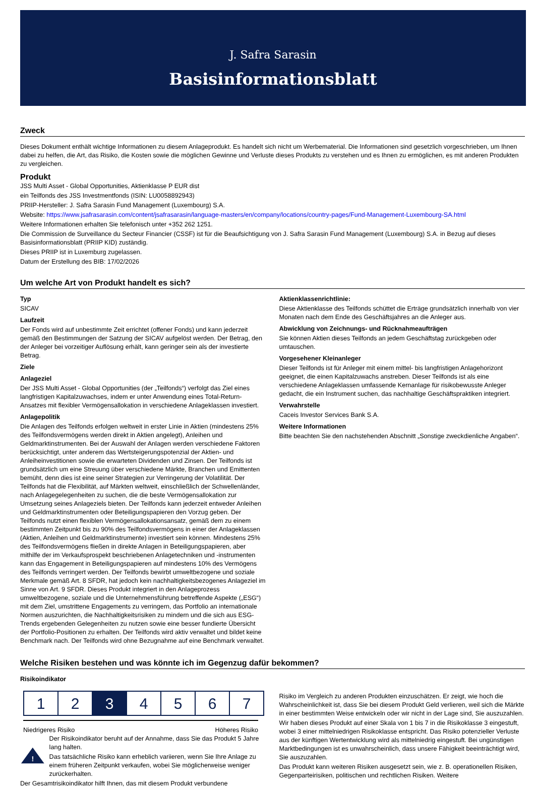J. Safra Sarasin
Basisinformationsblatt
Zweck
Dieses Dokument enthält wichtige Informationen zu diesem Anlageprodukt. Es handelt sich nicht um Werbematerial. Die Informationen sind gesetzlich vorgeschrieben, um Ihnen dabei zu helfen, die Art, das Risiko, die Kosten sowie die möglichen Gewinne und Verluste dieses Produkts zu verstehen und es Ihnen zu ermöglichen, es mit anderen Produkten zu vergleichen.
Produkt
JSS Multi Asset - Global Opportunities, Aktienklasse P EUR dist
ein Teilfonds des JSS Investmentfonds (ISIN: LU0058892943)
PRIIP-Hersteller: J. Safra Sarasin Fund Management (Luxembourg) S.A.
Website: https://www.jsafrasarasin.com/content/jsafrasarasin/language-masters/en/company/locations/country-pages/Fund-Management-Luxembourg-SA.html
Weitere Informationen erhalten Sie telefonisch unter +352 262 1251.
Die Commission de Surveillance du Secteur Financier (CSSF) ist für die Beaufsichtigung von J. Safra Sarasin Fund Management (Luxembourg) S.A. in Bezug auf dieses Basisinformationsblatt (PRIIP KID) zuständig.
Dieses PRIIP ist in Luxemburg zugelassen.
Datum der Erstellung des BIB: 17/02/2026
Um welche Art von Produkt handelt es sich?
Typ
SICAV
Laufzeit
Der Fonds wird auf unbestimmte Zeit errichtet (offener Fonds) und kann jederzeit gemäß den Bestimmungen der Satzung der SICAV aufgelöst werden. Der Betrag, den der Anleger bei vorzeitiger Auflösung erhält, kann geringer sein als der investierte Betrag.
Ziele
Anlageziel
Der JSS Multi Asset - Global Opportunities (der „Teilfonds“) verfolgt das Ziel eines langfristigen Kapitalzuwachses, indem er unter Anwendung eines Total-Return-Ansatzes mit flexibler Vermögensallokation in verschiedene Anlageklassen investiert.
Anlagepolitik
Die Anlagen des Teilfonds erfolgen weltweit in erster Linie in Aktien (mindestens 25% des Teilfondsvermögens werden direkt in Aktien angelegt), Anleihen und Geldmarktinstrumenten. Bei der Auswahl der Anlagen werden verschiedene Faktoren berücksichtigt, unter anderem das Wertsteigerungspotenzial der Aktien- und Anleiheinvestitionen sowie die erwarteten Dividenden und Zinsen. Der Teilfonds ist grundsätzlich um eine Streuung über verschiedene Märkte, Branchen und Emittenten bemüht, denn dies ist eine seiner Strategien zur Verringerung der Volatilität. Der Teilfonds hat die Flexibilität, auf Märkten weltweit, einschließlich der Schwellenländer, nach Anlagegelegenheiten zu suchen, die die beste Vermögensallokation zur Umsetzung seines Anlageziels bieten. Der Teilfonds kann jederzeit entweder Anleihen und Geldmarktinstrumenten oder Beteiligungspapieren den Vorzug geben. Der Teilfonds nutzt einen flexiblen Vermögensallokationsansatz, gemäß dem zu einem bestimmten Zeitpunkt bis zu 90% des Teilfondsvermögens in einer der Anlageklassen (Aktien, Anleihen und Geldmarktinstrumente) investiert sein können. Mindestens 25% des Teilfondsvermögens fließen in direkte Anlagen in Beteiligungspapieren, aber mithilfe der im Verkaufsprospekt beschriebenen Anlagetechniken und -instrumenten kann das Engagement in Beteiligungspapieren auf mindestens 10% des Vermögens des Teilfonds verringert werden. Der Teilfonds bewirbt umweltbezogene und soziale Merkmale gemäß Art. 8 SFDR, hat jedoch kein nachhaltigkeitsbezogenes Anlageziel im Sinne von Art. 9 SFDR. Dieses Produkt integriert in den Anlageprozess umweltbezogene, soziale und die Unternehmensführung betreffende Aspekte („ESG“) mit dem Ziel, umstrittene Engagements zu verringern, das Portfolio an internationale Normen auszurichten, die Nachhaltigkeitsrisiken zu mindern und die sich aus ESG-Trends ergebenden Gelegenheiten zu nutzen sowie eine besser fundierte Übersicht der Portfolio-Positionen zu erhalten. Der Teilfonds wird aktiv verwaltet und bildet keine Benchmark nach. Der Teilfonds wird ohne Bezugnahme auf eine Benchmark verwaltet.
Aktienklassenrichtlinie:
Diese Aktienklasse des Teilfonds schüttet die Erträge grundsätzlich innerhalb von vier Monaten nach dem Ende des Geschäftsjahres an die Anleger aus.
Abwicklung von Zeichnungs- und Rücknahmeaufträgen
Sie können Aktien dieses Teilfonds an jedem Geschäftstag zurückgeben oder umtauschen.
Vorgesehener Kleinanleger
Dieser Teilfonds ist für Anleger mit einem mittel- bis langfristigen Anlagehorizont geeignet, die einen Kapitalzuwachs anstreben. Dieser Teilfonds ist als eine verschiedene Anlageklassen umfassende Kernanlage für risikobewusste Anleger gedacht, die ein Instrument suchen, das nachhaltige Geschäftspraktiken integriert.
Verwahrstelle
Caceis Investor Services Bank S.A.
Weitere Informationen
Bitte beachten Sie den nachstehenden Abschnitt „Sonstige zweckdienliche Angaben“.
Welche Risiken bestehen und was könnte ich im Gegenzug dafür bekommen?
Risikoindikator
| 1 | 2 | 3 | 4 | 5 | 6 | 7 |
Niedrigeres Risiko Höheres Risiko
!
Der Risikoindikator beruht auf der Annahme, dass Sie das Produkt 5 Jahre lang halten.
Das tatsächliche Risiko kann erheblich variieren, wenn Sie Ihre Anlage zu einem früheren Zeitpunkt verkaufen, wobei Sie möglicherweise weniger zurückerhalten.
Der Gesamtrisikoindikator hilft Ihnen, das mit diesem Produkt verbundene
Risiko im Vergleich zu anderen Produkten einzuschätzen. Er zeigt, wie hoch die Wahrscheinlichkeit ist, dass Sie bei diesem Produkt Geld verlieren, weil sich die Märkte in einer bestimmten Weise entwickeln oder wir nicht in der Lage sind, Sie auszuzahlen.
Wir haben dieses Produkt auf einer Skala von 1 bis 7 in die Risikoklasse 3 eingestuft, wobei 3 einer mittelniedrigen Risikoklasse entspricht. Das Risiko potenzieller Verluste aus der künftigen Wertentwicklung wird als mittelniedrig eingestuft. Bei ungünstigen Marktbedingungen ist es unwahrscheinlich, dass unsere Fähigkeit beeinträchtigt wird, Sie auszuzahlen.
Das Produkt kann weiteren Risiken ausgesetzt sein, wie z. B. operationellen Risiken, Gegenparteirisiken, politischen und rechtlichen Risiken. Weitere